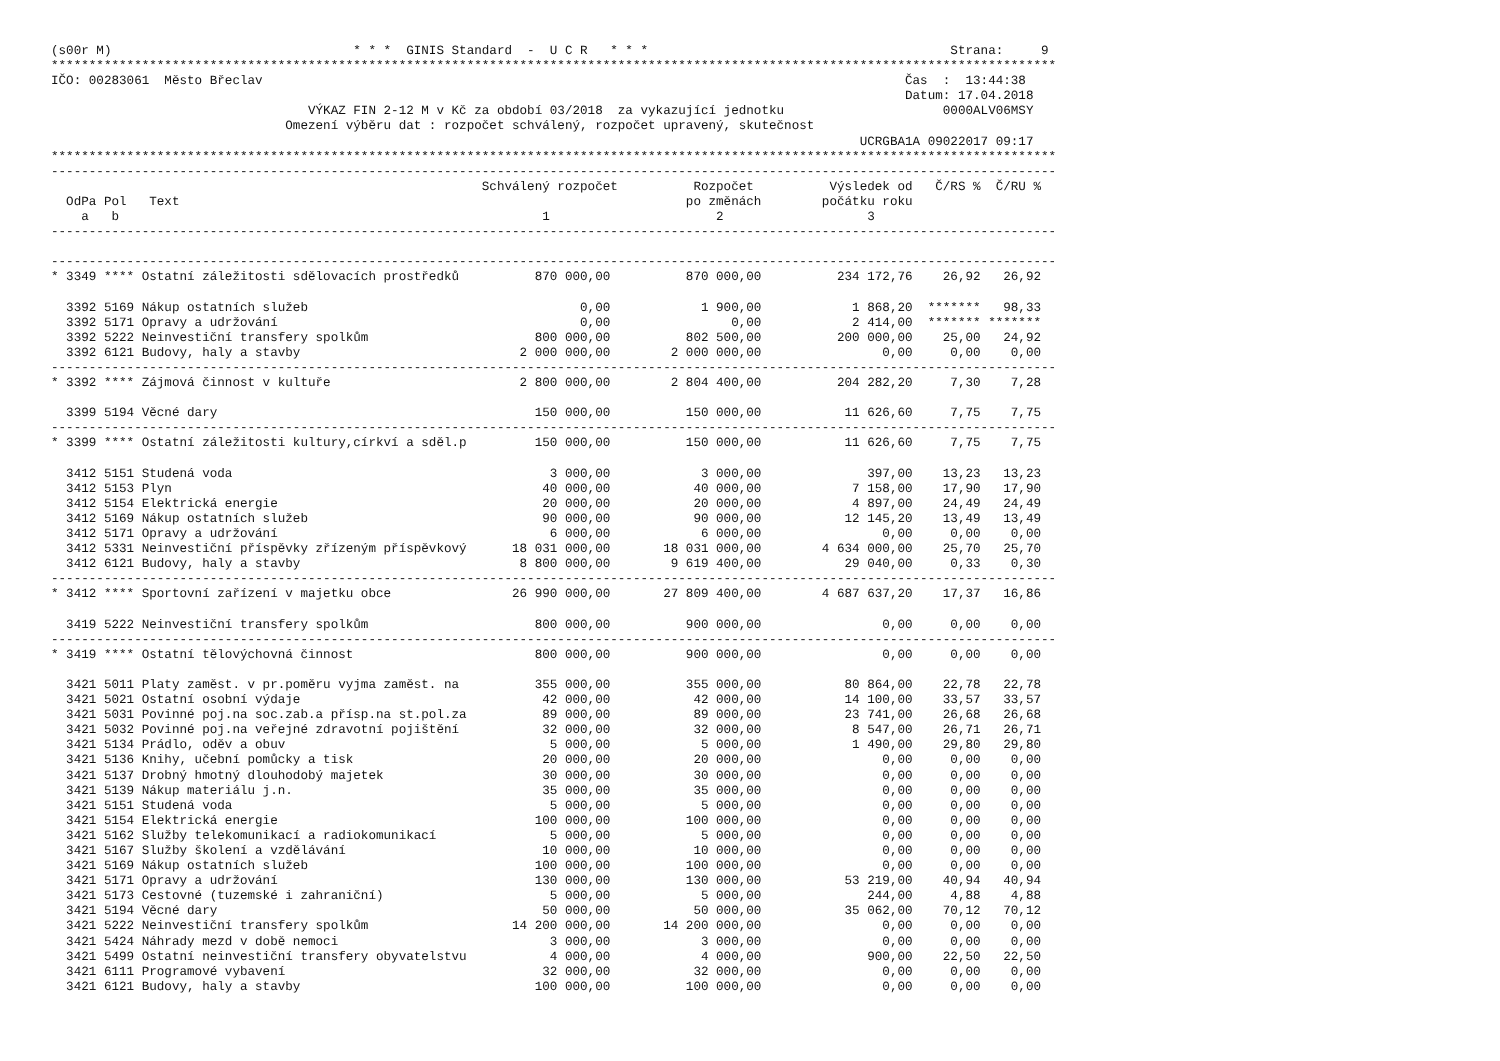(s00r M)                                * * *  GINIS Standard  -  U C R   * * *                                        Strana:     9
*************************************************************************************************************************************
IČO: 00283061  Město Břeclav                                                                                     Čas  :  13:44:38
                                                                                                                 Datum: 17.04.2018
                                  VÝKAZ FIN 2-12 M v Kč za období 03/2018  za vykazující jednotku                     0000ALV06MSY
                               Omezení výběru dat : rozpočet schválený, rozpočet upravený, skutečnost
                                                                                                           UCRGBA1A 09022017 09:17
*************************************************************************************************************************************
-------------------------------------------------------------------------------------------------------------------------------------
                                                         Schválený rozpočet          Rozpočet          Výsledek od   Č/RS %  Č/RU %
  OdPa Pol   Text                                                                   po změnách        počátku roku
    a   b                                                        1                      2                   3
-------------------------------------------------------------------------------------------------------------------------------------

-------------------------------------------------------------------------------------------------------------------------------------
* 3349 **** Ostatní záležitosti sdělovacích prostředků          870 000,00          870 000,00          234 172,76    26,92   26,92

  3392 5169 Nákup ostatních služeb                                    0,00            1 900,00            1 868,20  *******   98,33
  3392 5171 Opravy a udržování                                        0,00                0,00            2 414,00  ******* *******
  3392 5222 Neinvestiční transfery spolkům                      800 000,00          802 500,00          200 000,00    25,00   24,92
  3392 6121 Budovy, haly a stavby                             2 000 000,00        2 000 000,00                0,00     0,00    0,00
-------------------------------------------------------------------------------------------------------------------------------------
* 3392 **** Zájmová činnost v kultuře                         2 800 000,00        2 804 400,00          204 282,20     7,30    7,28

  3399 5194 Věcné dary                                          150 000,00          150 000,00           11 626,60     7,75    7,75
-------------------------------------------------------------------------------------------------------------------------------------
* 3399 **** Ostatní záležitosti kultury,církví a sděl.p         150 000,00          150 000,00           11 626,60     7,75    7,75

  3412 5151 Studená voda                                          3 000,00            3 000,00              397,00    13,23   13,23
  3412 5153 Plyn                                                 40 000,00           40 000,00            7 158,00    17,90   17,90
  3412 5154 Elektrická energie                                   20 000,00           20 000,00            4 897,00    24,49   24,49
  3412 5169 Nákup ostatních služeb                               90 000,00           90 000,00           12 145,20    13,49   13,49
  3412 5171 Opravy a udržování                                    6 000,00            6 000,00                0,00     0,00    0,00
  3412 5331 Neinvestiční příspěvky zřízeným příspěvkový      18 031 000,00       18 031 000,00        4 634 000,00    25,70   25,70
  3412 6121 Budovy, haly a stavby                             8 800 000,00        9 619 400,00           29 040,00     0,33    0,30
-------------------------------------------------------------------------------------------------------------------------------------
* 3412 **** Sportovní zařízení v majetku obce                26 990 000,00       27 809 400,00        4 687 637,20    17,37   16,86

  3419 5222 Neinvestiční transfery spolkům                      800 000,00          900 000,00                0,00     0,00    0,00
-------------------------------------------------------------------------------------------------------------------------------------
* 3419 **** Ostatní tělovýchovná činnost                        800 000,00          900 000,00                0,00     0,00    0,00

  3421 5011 Platy zaměst. v pr.poměru vyjma zaměst. na          355 000,00          355 000,00           80 864,00    22,78   22,78
  3421 5021 Ostatní osobní výdaje                                42 000,00           42 000,00           14 100,00    33,57   33,57
  3421 5031 Povinné poj.na soc.zab.a přísp.na st.pol.za          89 000,00           89 000,00           23 741,00    26,68   26,68
  3421 5032 Povinné poj.na veřejné zdravotní pojištění           32 000,00           32 000,00            8 547,00    26,71   26,71
  3421 5134 Prádlo, oděv a obuv                                   5 000,00            5 000,00            1 490,00    29,80   29,80
  3421 5136 Knihy, učební pomůcky a tisk                         20 000,00           20 000,00                0,00     0,00    0,00
  3421 5137 Drobný hmotný dlouhodobý majetek                     30 000,00           30 000,00                0,00     0,00    0,00
  3421 5139 Nákup materiálu j.n.                                 35 000,00           35 000,00                0,00     0,00    0,00
  3421 5151 Studená voda                                          5 000,00            5 000,00                0,00     0,00    0,00
  3421 5154 Elektrická energie                                  100 000,00          100 000,00                0,00     0,00    0,00
  3421 5162 Služby telekomunikací a radiokomunikací               5 000,00            5 000,00                0,00     0,00    0,00
  3421 5167 Služby školení a vzdělávání                          10 000,00           10 000,00                0,00     0,00    0,00
  3421 5169 Nákup ostatních služeb                              100 000,00          100 000,00                0,00     0,00    0,00
  3421 5171 Opravy a udržování                                  130 000,00          130 000,00           53 219,00    40,94   40,94
  3421 5173 Cestovné (tuzemské i zahraniční)                      5 000,00            5 000,00              244,00     4,88    4,88
  3421 5194 Věcné dary                                           50 000,00           50 000,00           35 062,00    70,12   70,12
  3421 5222 Neinvestiční transfery spolkům                   14 200 000,00       14 200 000,00                0,00     0,00    0,00
  3421 5424 Náhrady mezd v době nemoci                            3 000,00            3 000,00                0,00     0,00    0,00
  3421 5499 Ostatní neinvestiční transfery obyvatelstvu           4 000,00            4 000,00              900,00    22,50   22,50
  3421 6111 Programové vybavení                                  32 000,00           32 000,00                0,00     0,00    0,00
  3421 6121 Budovy, haly a stavby                               100 000,00          100 000,00                0,00     0,00    0,00